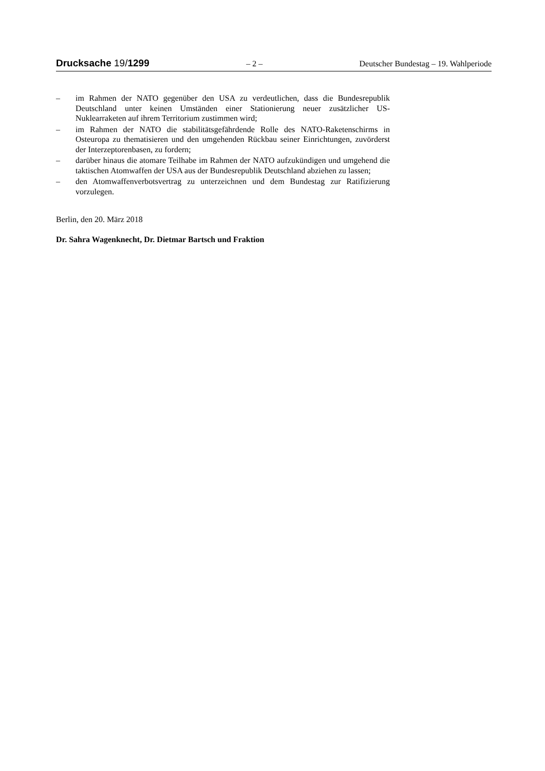Drucksache 19/1299 – 2 – Deutscher Bundestag – 19. Wahlperiode
– im Rahmen der NATO gegenüber den USA zu verdeutlichen, dass die Bundesrepublik Deutschland unter keinen Umständen einer Stationierung neuer zusätzlicher US-Nuklearraketen auf ihrem Territorium zustimmen wird;
– im Rahmen der NATO die stabilitätsgefährdende Rolle des NATO-Raketenschirms in Osteuropa zu thematisieren und den umgehenden Rückbau seiner Einrichtungen, zuvörderst der Interzeptorenbasen, zu fordern;
– darüber hinaus die atomare Teilhabe im Rahmen der NATO aufzukündigen und umgehend die taktischen Atomwaffen der USA aus der Bundesrepublik Deutschland abziehen zu lassen;
– den Atomwaffenverbotsvertrag zu unterzeichnen und dem Bundestag zur Ratifizierung vorzulegen.
Berlin, den 20. März 2018
Dr. Sahra Wagenknecht, Dr. Dietmar Bartsch und Fraktion